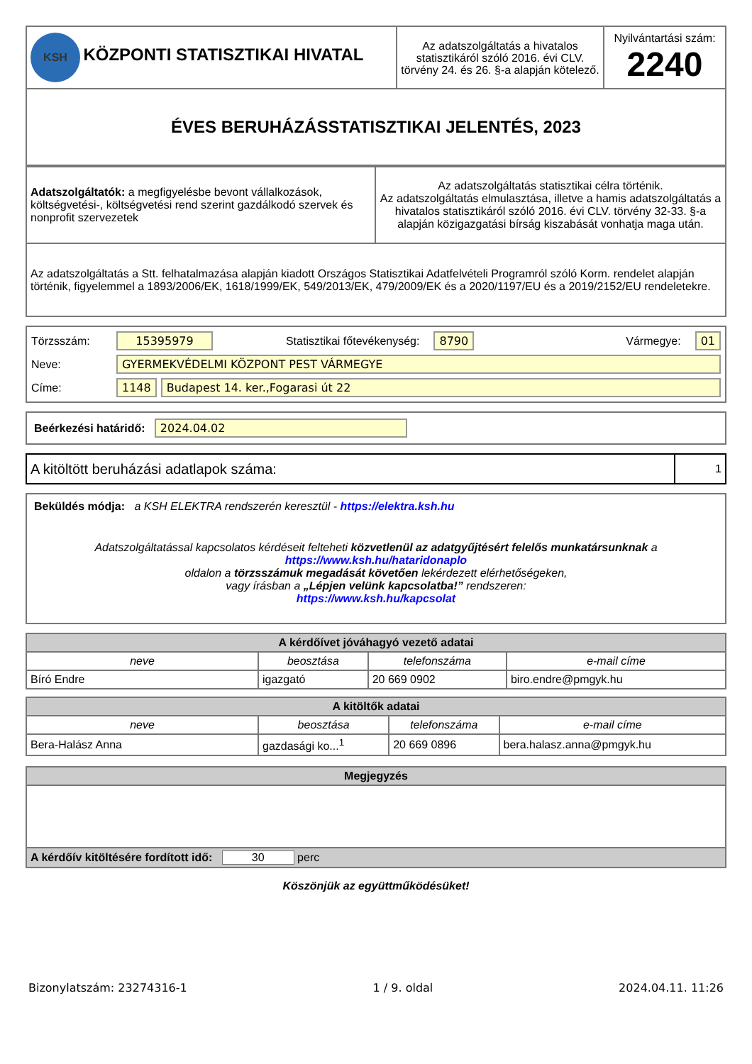| KSH KÖZPONTI STATISZTIKAI HIVATAL | Az adatszolgáltatás a hivatalos statisztikáról szóló 2016. évi CLV. törvény 24. és 26. §-a alapján kötelező. | Nyilvántartási szám: 2240 |
| ÉVES BERUHÁZÁSSTATISZTIKAI JELENTÉS, 2023 | | |
| Adatszolgáltatók: a megfigyelésbe bevont vállalkozások, költségvetési-, költségvetési rend szerint gazdálkodó szervek és nonprofit szervezetek | Az adatszolgáltatás statisztikai célra történik. Az adatszolgáltatás elmulasztása, illetve a hamis adatszolgáltatás a hivatalos statisztikáról szóló 2016. évi CLV. törvény 32-33. §-a alapján közigazgatási bírság kiszabását vonhatja maga után. |
| Az adatszolgáltatás a Stt. felhatalmazása alapján kiadott Országos Statisztikai Adatfelvételi Programról szóló Korm. rendelet alapján történik, figyelemmel a 1893/2006/EK, 1618/1999/EK, 549/2013/EK, 479/2009/EK és a 2020/1197/EU és a 2019/2152/EU rendeletekre. | |
Törzsszám: 15395979 Statisztikai főtevékenység: 8790 Vármegye: 01
Neve: GYERMEKVÉDELMI KÖZPONT PEST VÁRMEGYE
Címe: 1148 Budapest 14. ker.,Fogarasi út 22
Beérkezési határidő: 2024.04.02
| A kitöltött beruházási adatlapok száma: | 1 |
Beküldés módja: a KSH ELEKTRA rendszerén keresztül - https://elektra.ksh.hu
Adatszolgáltatással kapcsolatos kérdéseit felteheti közvetlenül az adatgyűjtésért felelős munkatársunknak a
https://www.ksh.hu/hataridonaplo
oldalon a törzsszámuk megadását követően lekérdezett elérhetőségeken,
vagy írásban a „Lépjen velünk kapcsolatba!” rendszeren:
https://www.ksh.hu/kapcsolat
| A kérdőívet jóváhagyó vezető adatai | | | |
| --- | --- | --- | --- |
| neve | beosztása | telefonszáma | e-mail címe |
| Bíró Endre | igazgató | 20 669 0902 | biro.endre@pmgyk.hu |
| A kitöltők adatai | | | |
| --- | --- | --- | --- |
| neve | beosztása | telefonszáma | e-mail címe |
| Bera-Halász Anna | gazdasági ko...<sup>1</sup> | 20 669 0896 | bera.halasz.anna@pmgyk.hu |
| Megjegyzés |
| --- |
| A kérdőív kitöltésére fordított idő: 30 perc |
Köszönjük az együttműködésüket!
Bizonylatszám: 23274316-1 1 / 9. oldal 2024.04.11. 11:26